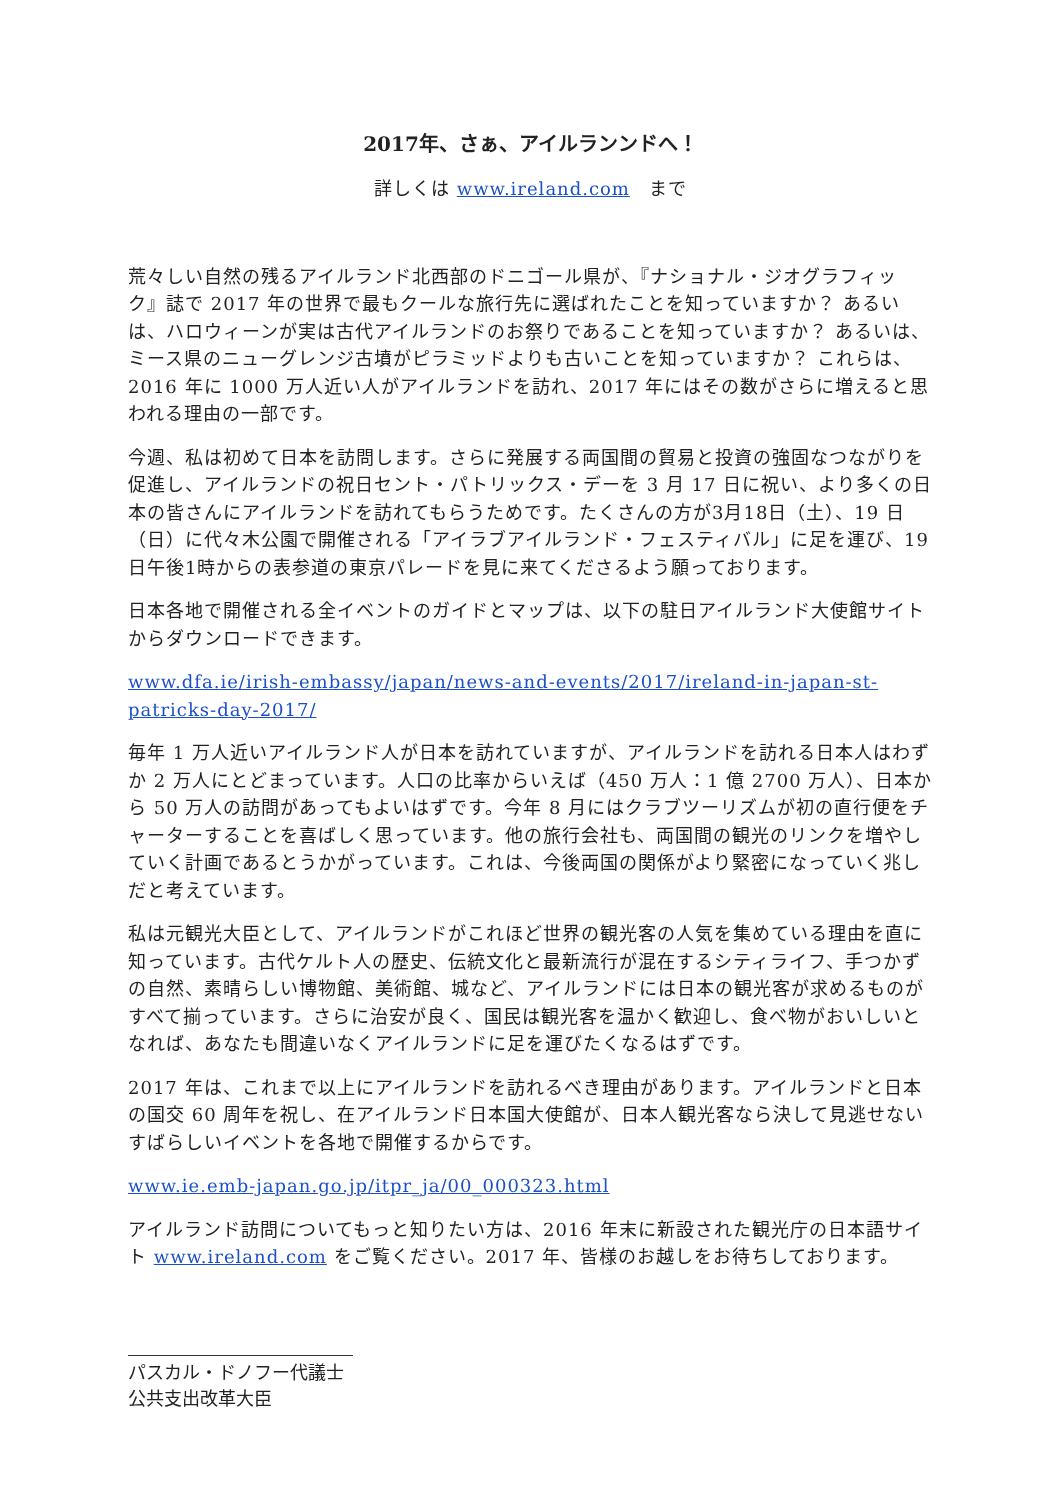2017年、さぁ、アイルランンドへ！
詳しくは www.ireland.com　まで
荒々しい自然の残るアイルランド北西部のドニゴール県が、『ナショナル・ジオグラフィック』誌で 2017 年の世界で最もクールな旅行先に選ばれたことを知っていますか？ あるいは、ハロウィーンが実は古代アイルランドのお祭りであることを知っていますか？ あるいは、ミース県のニューグレンジ古墳がピラミッドよりも古いことを知っていますか？ これらは、2016 年に 1000 万人近い人がアイルランドを訪れ、2017 年にはその数がさらに増えると思われる理由の一部です。
今週、私は初めて日本を訪問します。さらに発展する両国間の貿易と投資の強固なつながりを促進し、アイルランドの祝日セント・パトリックス・デーを 3 月 17 日に祝い、より多くの日本の皆さんにアイルランドを訪れてもらうためです。たくさんの方が3月18日（土）、19 日（日）に代々木公園で開催される「アイラブアイルランド・フェスティバル」に足を運び、19日午後1時からの表参道の東京パレードを見に来てくださるよう願っております。
日本各地で開催される全イベントのガイドとマップは、以下の駐日アイルランド大使館サイトからダウンロードできます。
www.dfa.ie/irish-embassy/japan/news-and-events/2017/ireland-in-japan-st-patricks-day-2017/
毎年 1 万人近いアイルランド人が日本を訪れていますが、アイルランドを訪れる日本人はわずか 2 万人にとどまっています。人口の比率からいえば（450 万人：1 億 2700 万人）、日本から 50 万人の訪問があってもよいはずです。今年 8 月にはクラブツーリズムが初の直行便をチャーターすることを喜ばしく思っています。他の旅行会社も、両国間の観光のリンクを増やしていく計画であるとうかがっています。これは、今後両国の関係がより緊密になっていく兆しだと考えています。
私は元観光大臣として、アイルランドがこれほど世界の観光客の人気を集めている理由を直に知っています。古代ケルト人の歴史、伝統文化と最新流行が混在するシティライフ、手つかずの自然、素晴らしい博物館、美術館、城など、アイルランドには日本の観光客が求めるものがすべて揃っています。さらに治安が良く、国民は観光客を温かく歓迎し、食べ物がおいしいとなれば、あなたも間違いなくアイルランドに足を運びたくなるはずです。
2017 年は、これまで以上にアイルランドを訪れるべき理由があります。アイルランドと日本の国交 60 周年を祝し、在アイルランド日本国大使館が、日本人観光客なら決して見逃せないすばらしいイベントを各地で開催するからです。
www.ie.emb-japan.go.jp/itpr_ja/00_000323.html
アイルランド訪問についてもっと知りたい方は、2016 年末に新設された観光庁の日本語サイト www.ireland.com をご覧ください。2017 年、皆様のお越しをお待ちしております。
パスカル・ドノフー代議士
公共支出改革大臣